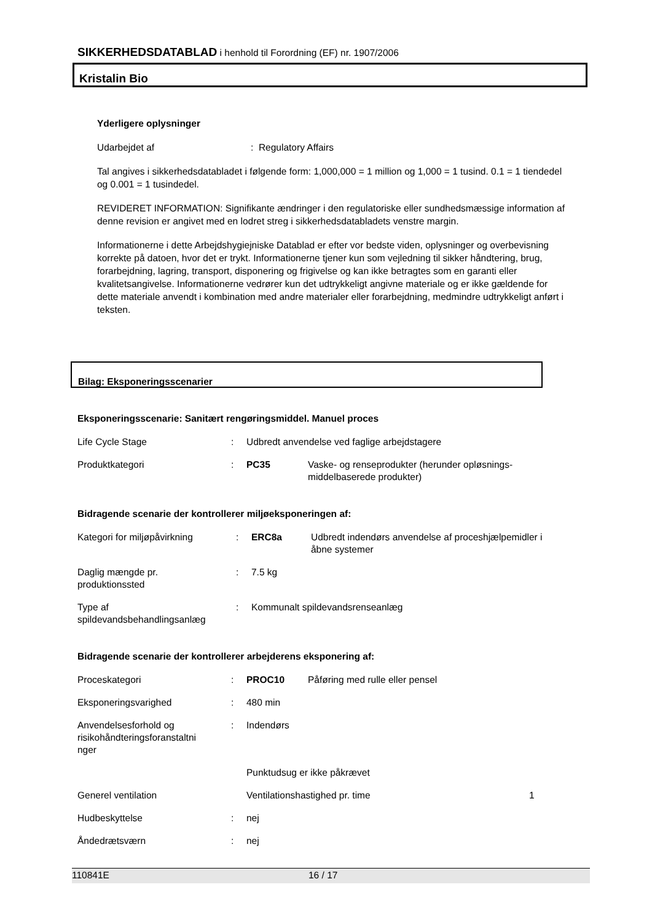SIKKERHEDSDATABLAD i henhold til Forordning (EF) nr. 1907/2006
Kristalin Bio
Yderligere oplysninger
Udarbejdet af: Regulatory Affairs
Tal angives i sikkerhedsdatabladet i følgende form: 1,000,000 = 1 million og 1,000 = 1 tusind. 0.1 = 1 tiendedel og 0.001 = 1 tusindedel.
REVIDERET INFORMATION: Signifikante ændringer i den regulatoriske eller sundhedsmæssige information af denne revision er angivet med en lodret streg i sikkerhedsdatabladets venstre margin.
Informationerne i dette Arbejdshygiejniske Datablad er efter vor bedste viden, oplysninger og overbevisning korrekte på datoen, hvor det er trykt. Informationerne tjener kun som vejledning til sikker håndtering, brug, forarbejdning, lagring, transport, disponering og frigivelse og kan ikke betragtes som en garanti eller kvalitetsangivelse. Informationerne vedrører kun det udtrykkeligt angivne materiale og er ikke gældende for dette materiale anvendt i kombination med andre materialer eller forarbejdning, medmindre udtrykkeligt anført i teksten.
Bilag: Eksponeringsscenarier
Eksponeringsscenarie: Sanitært rengøringsmiddel. Manuel proces
| Life Cycle Stage | : | Udbredt anvendelse ved faglige arbejdstagere | |
| Produktkategori | : | PC35 | Vaske- og renseprodukter (herunder opløsnings- middelbaserede produkter) |
Bidragende scenarie der kontrollerer miljøeksponeringen af:
| Kategori for miljøpåvirkning | : | ERC8a | Udbredt indendørs anvendelse af proceshjælpemidler i åbne systemer |
| Daglig mængde pr. produktionssted | : | 7.5 kg | |
| Type af spildevandsbehandlingsanlæg | : | Kommunalt spildevandsrenseanlæg | |
Bidragende scenarie der kontrollerer arbejderens eksponering af:
| Proceskategori | : | PROC10 | Påføring med rulle eller pensel | |
| Eksponeringsvarighed | : | 480 min | | |
| Anvendelsesforhold og risikohåndteringsforanstaltni nger | : | Indendørs | | |
| | | Punktudsug er ikke påkrævet | | |
| Generel ventilation | | Ventilationshastighed pr. time | | 1 |
| Hudbeskyttelse | : | nej | | |
| Åndedrætsværn | : | nej | | |
110841E 16 / 17